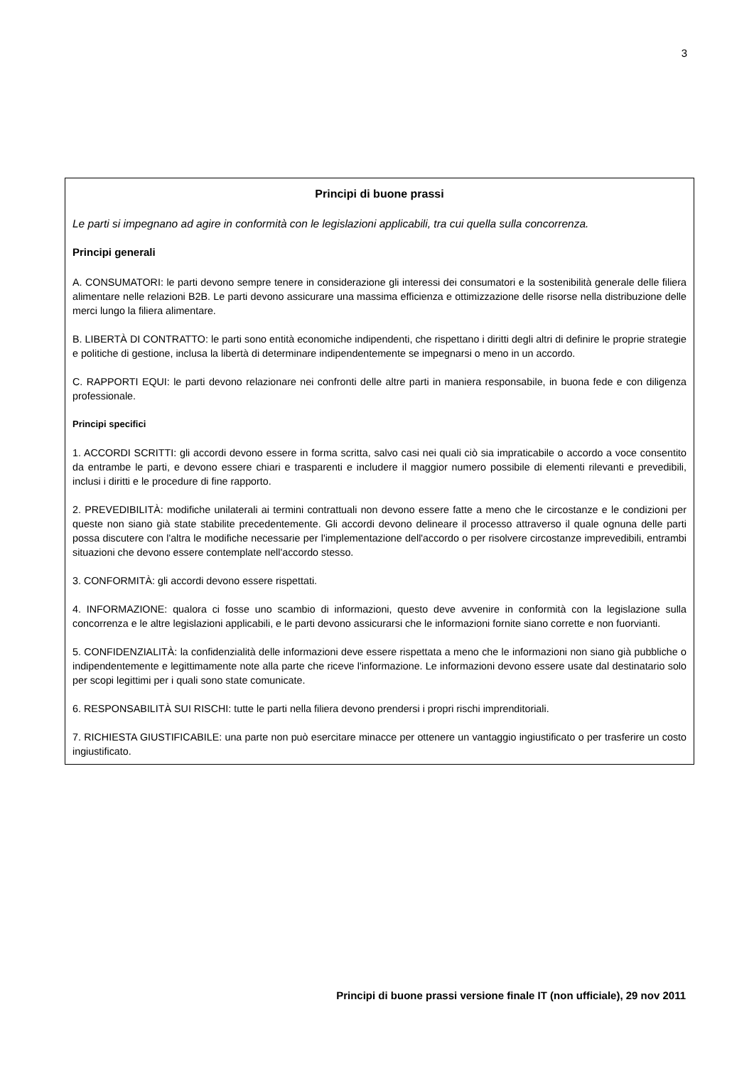3
Principi di buone prassi
Le parti si impegnano ad agire in conformità con le legislazioni applicabili, tra cui quella sulla concorrenza.
Principi generali
A. CONSUMATORI: le parti devono sempre tenere in considerazione gli interessi dei consumatori e la sostenibilità generale delle filiera alimentare nelle relazioni B2B. Le parti devono assicurare una massima efficienza e ottimizzazione delle risorse nella distribuzione delle merci lungo la filiera alimentare.
B. LIBERTÀ DI CONTRATTO: le parti sono entità economiche indipendenti, che rispettano i diritti degli altri di definire le proprie strategie e politiche di gestione, inclusa la libertà di determinare indipendentemente se impegnarsi o meno in un accordo.
C. RAPPORTI EQUI: le parti devono relazionare nei confronti delle altre parti in maniera responsabile, in buona fede e con diligenza professionale.
Principi specifici
1. ACCORDI SCRITTI: gli accordi devono essere in forma scritta, salvo casi nei quali ciò sia impraticabile o accordo a voce consentito da entrambe le parti, e devono essere chiari e trasparenti e includere il maggior numero possibile di elementi rilevanti e prevedibili, inclusi i diritti e le procedure di fine rapporto.
2. PREVEDIBILITÀ: modifiche unilaterali ai termini contrattuali non devono essere fatte a meno che le circostanze e le condizioni per queste non siano già state stabilite precedentemente. Gli accordi devono delineare il processo attraverso il quale ognuna delle parti possa discutere con l'altra le modifiche necessarie per l'implementazione dell'accordo o per risolvere circostanze imprevedibili, entrambi situazioni che devono essere contemplate nell'accordo stesso.
3. CONFORMITÀ: gli accordi devono essere rispettati.
4. INFORMAZIONE: qualora ci fosse uno scambio di informazioni, questo deve avvenire in conformità con la legislazione sulla concorrenza e le altre legislazioni applicabili, e le parti devono assicurarsi che le informazioni fornite siano corrette e non fuorvianti.
5. CONFIDENZIALITÀ: la confidenzialità delle informazioni deve essere rispettata a meno che le informazioni non siano già pubbliche o indipendentemente e legittimamente note alla parte che riceve l'informazione. Le informazioni devono essere usate dal destinatario solo per scopi legittimi per i quali sono state comunicate.
6. RESPONSABILITÀ SUI RISCHI: tutte le parti nella filiera devono prendersi i propri rischi imprenditoriali.
7. RICHIESTA GIUSTIFICABILE: una parte non può esercitare minacce per ottenere un vantaggio ingiustificato o per trasferire un costo ingiustificato.
Principi di buone prassi versione finale IT (non ufficiale), 29 nov 2011